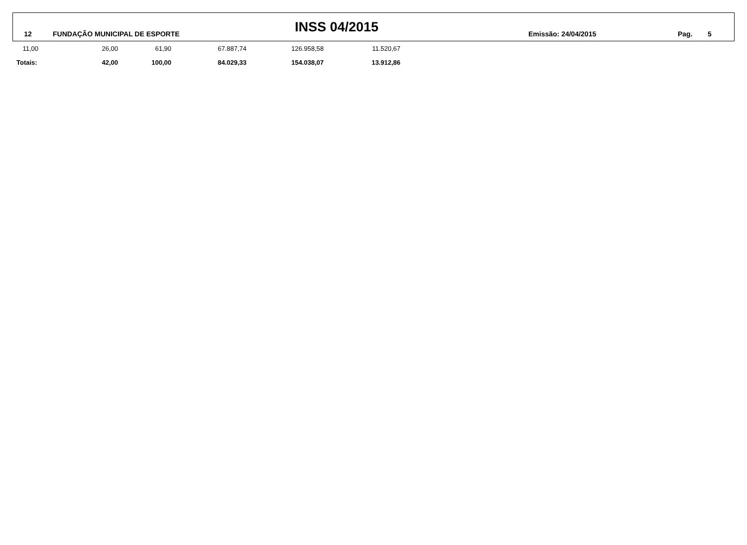12 FUNDAÇÃO MUNICIPAL DE ESPORTE INSS 04/2015 Emissão: 24/04/2015 Pag. 5
| 11,00 | 26,00 | 61,90 | 67.887,74 | 126.958,58 | 11.520,67 |
| Totais: | 42,00 | 100,00 | 84.029,33 | 154.038,07 | 13.912,86 |